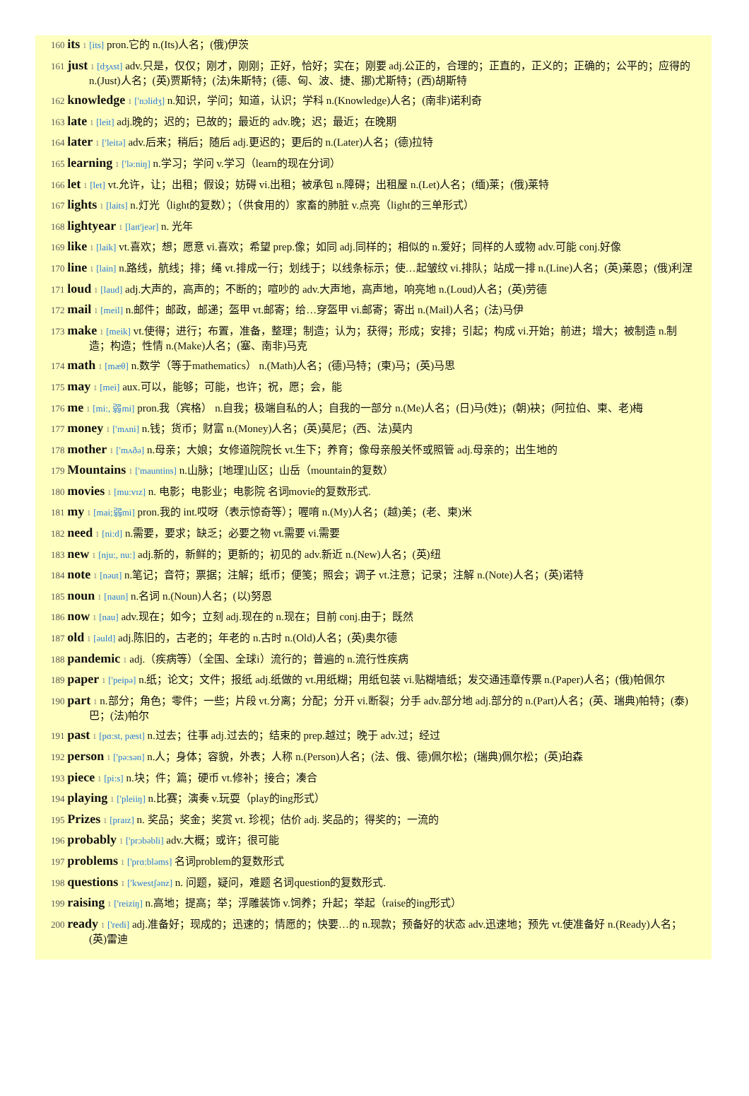160 its 1 [its] pron.它的 n.(Its)人名；(俄)伊茨
161 just 1 [dʒʌst] adv.只是，仅仅；刚才，刚刚；正好，恰好；实在；刚要 adj.公正的，合理的；正直的，正义的；正确的；公平的；应得的 n.(Just)人名；(英)贾斯特；(法)朱斯特；(德、匈、波、捷、挪)尤斯特；(西)胡斯特
162 knowledge 1 ['nɔlidʒ] n.知识，学问；知道，认识；学科 n.(Knowledge)人名；(南非)诺利奇
163 late 1 [leit] adj.晚的；迟的；已故的；最近的 adv.晚；迟；最近；在晚期
164 later 1 ['leitə] adv.后来；稍后；随后 adj.更迟的；更后的 n.(Later)人名；(德)拉特
165 learning 1 ['lə:niŋ] n.学习；学问 v.学习（learn的现在分词）
166 let 1 [let] vt.允许，让；出租；假设；妨碍 vi.出租；被承包 n.障碍；出租屋 n.(Let)人名；(缅)莱；(俄)莱特
167 lights 1 [laits] n.灯光（light的复数）；（供食用的）家畜的肺脏 v.点亮（light的三单形式）
168 lightyear 1 [laɪt'jeər] n. 光年
169 like 1 [laik] vt.喜欢；想；愿意 vi.喜欢；希望 prep.像；如同 adj.同样的；相似的 n.爱好；同样的人或物 adv.可能 conj.好像
170 line 1 [lain] n.路线，航线；排；绳 vt.排成一行；划线于；以线条标示；使…起皱纹 vi.排队；站成一排 n.(Line)人名；(英)莱恩；(俄)利涅
171 loud 1 [laud] adj.大声的，高声的；不断的；喧吵的 adv.大声地，高声地，响亮地 n.(Loud)人名；(英)劳德
172 mail 1 [meil] n.邮件；邮政，邮递；盔甲 vt.邮寄；给…穿盔甲 vi.邮寄；寄出 n.(Mail)人名；(法)马伊
173 make 1 [meik] vt.使得；进行；布置，准备，整理；制造；认为；获得；形成；安排；引起；构成 vi.开始；前进；增大；被制造 n.制造；构造；性情 n.(Make)人名；(塞、南非)马克
174 math 1 [mæθ] n.数学（等于mathematics） n.(Math)人名；(德)马特；(柬)马；(英)马思
175 may 1 [mei] aux.可以，能够；可能，也许；祝，愿；会，能
176 me 1 [mi:, 弱mi] pron.我（宾格） n.自我；极端自私的人；自我的一部分 n.(Me)人名；(日)马(姓)；(朝)袂；(阿拉伯、柬、老)梅
177 money 1 ['mʌni] n.钱；货币；财富 n.(Money)人名；(英)莫尼；(西、法)莫内
178 mother 1 ['mʌðə] n.母亲；大娘；女修道院院长 vt.生下；养育；像母亲般关怀或照管 adj.母亲的；出生地的
179 Mountains 1 ['mauntins] n.山脉；[地理]山区；山岳（mountain的复数）
180 movies 1 [mu:vɪz] n. 电影；电影业；电影院 名词movie的复数形式.
181 my 1 [mai;弱mi] pron.我的 int.哎呀（表示惊奇等）；喔唷 n.(My)人名；(越)美；(老、柬)米
182 need 1 [ni:d] n.需要，要求；缺乏；必要之物 vt.需要 vi.需要
183 new 1 [nju:, nu:] adj.新的，新鲜的；更新的；初见的 adv.新近 n.(New)人名；(英)纽
184 note 1 [nəut] n.笔记；音符；票据；注解；纸币；便笺；照会；调子 vt.注意；记录；注解 n.(Note)人名；(英)诺特
185 noun 1 [naun] n.名词 n.(Noun)人名；(以)努恩
186 now 1 [nau] adv.现在；如今；立刻 adj.现在的 n.现在；目前 conj.由于；既然
187 old 1 [əuld] adj.陈旧的，古老的；年老的 n.古时 n.(Old)人名；(英)奥尔德
188 pandemic 1 adj.（疾病等）（全国、全球i）流行的；普遍的 n.流行性疾病
189 paper 1 ['peipə] n.纸；论文；文件；报纸 adj.纸做的 vt.用纸糊；用纸包装 vi.贴糊墙纸；发交通违章传票 n.(Paper)人名；(俄)帕佩尔
190 part 1 n.部分；角色；零件；一些；片段 vt.分离；分配；分开 vi.断裂；分手 adv.部分地 adj.部分的 n.(Part)人名；(英、瑞典)帕特；(泰)巴；(法)帕尔
191 past 1 [pɑ:st, pæst] n.过去；往事 adj.过去的；结束的 prep.越过；晚于 adv.过；经过
192 person 1 ['pə:sən] n.人；身体；容貌，外表；人称 n.(Person)人名；(法、俄、德)佩尔松；(瑞典)佩尔松；(英)珀森
193 piece 1 [pi:s] n.块；件；篇；硬币 vt.修补；接合；凑合
194 playing 1 ['pleiiŋ] n.比赛；演奏 v.玩耍（play的ing形式）
195 Prizes 1 [praɪz] n. 奖品；奖金；奖赏 vt. 珍视；估价 adj. 奖品的；得奖的；一流的
196 probably 1 ['prɔbəbli] adv.大概；或许；很可能
197 problems 1 ['prɑ:bləms] 名词problem的复数形式
198 questions 1 ['kwestʃənz] n. 问题，疑问，难题 名词question的复数形式.
199 raising 1 ['reiziŋ] n.高地；提高；举；浮雕装饰 v.饲养；升起；举起（raise的ing形式）
200 ready 1 ['redi] adj.准备好；现成的；迅速的；情愿的；快要…的 n.现款；预备好的状态 adv.迅速地；预先 vt.使准备好 n.(Ready)人名；(英)雷迪